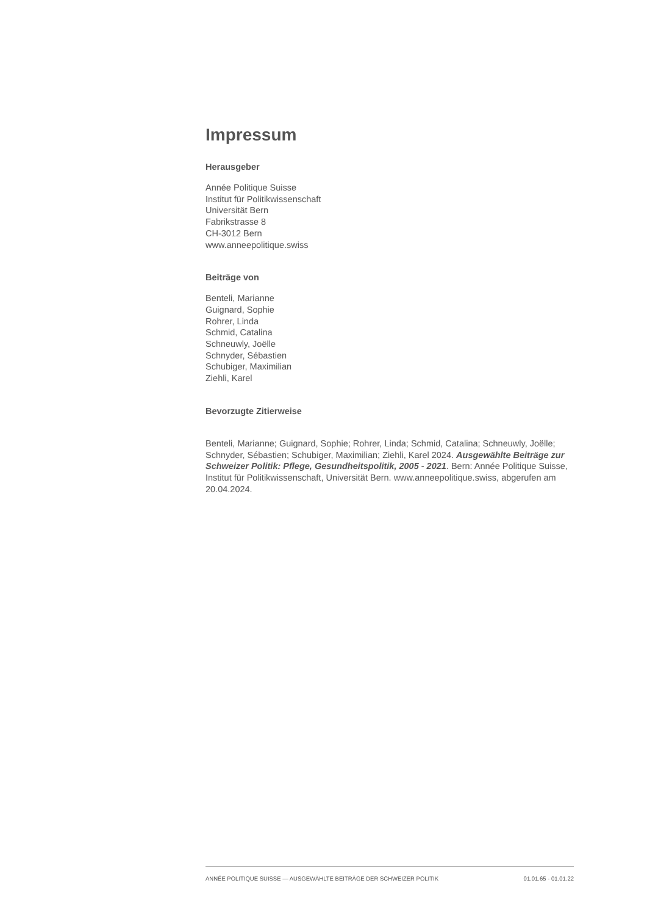Impressum
Herausgeber
Année Politique Suisse
Institut für Politikwissenschaft
Universität Bern
Fabrikstrasse 8
CH-3012 Bern
www.anneepolitique.swiss
Beiträge von
Benteli, Marianne
Guignard, Sophie
Rohrer, Linda
Schmid, Catalina
Schneuwly, Joëlle
Schnyder, Sébastien
Schubiger, Maximilian
Ziehli, Karel
Bevorzugte Zitierweise
Benteli, Marianne; Guignard, Sophie; Rohrer, Linda; Schmid, Catalina; Schneuwly, Joëlle; Schnyder, Sébastien; Schubiger, Maximilian; Ziehli, Karel 2024. Ausgewählte Beiträge zur Schweizer Politik: Pflege, Gesundheitspolitik, 2005 - 2021. Bern: Année Politique Suisse, Institut für Politikwissenschaft, Universität Bern. www.anneepolitique.swiss, abgerufen am 20.04.2024.
ANNÉE POLITIQUE SUISSE — AUSGEWÄHLTE BEITRÄGE DER SCHWEIZER POLITIK 01.01.65 - 01.01.22